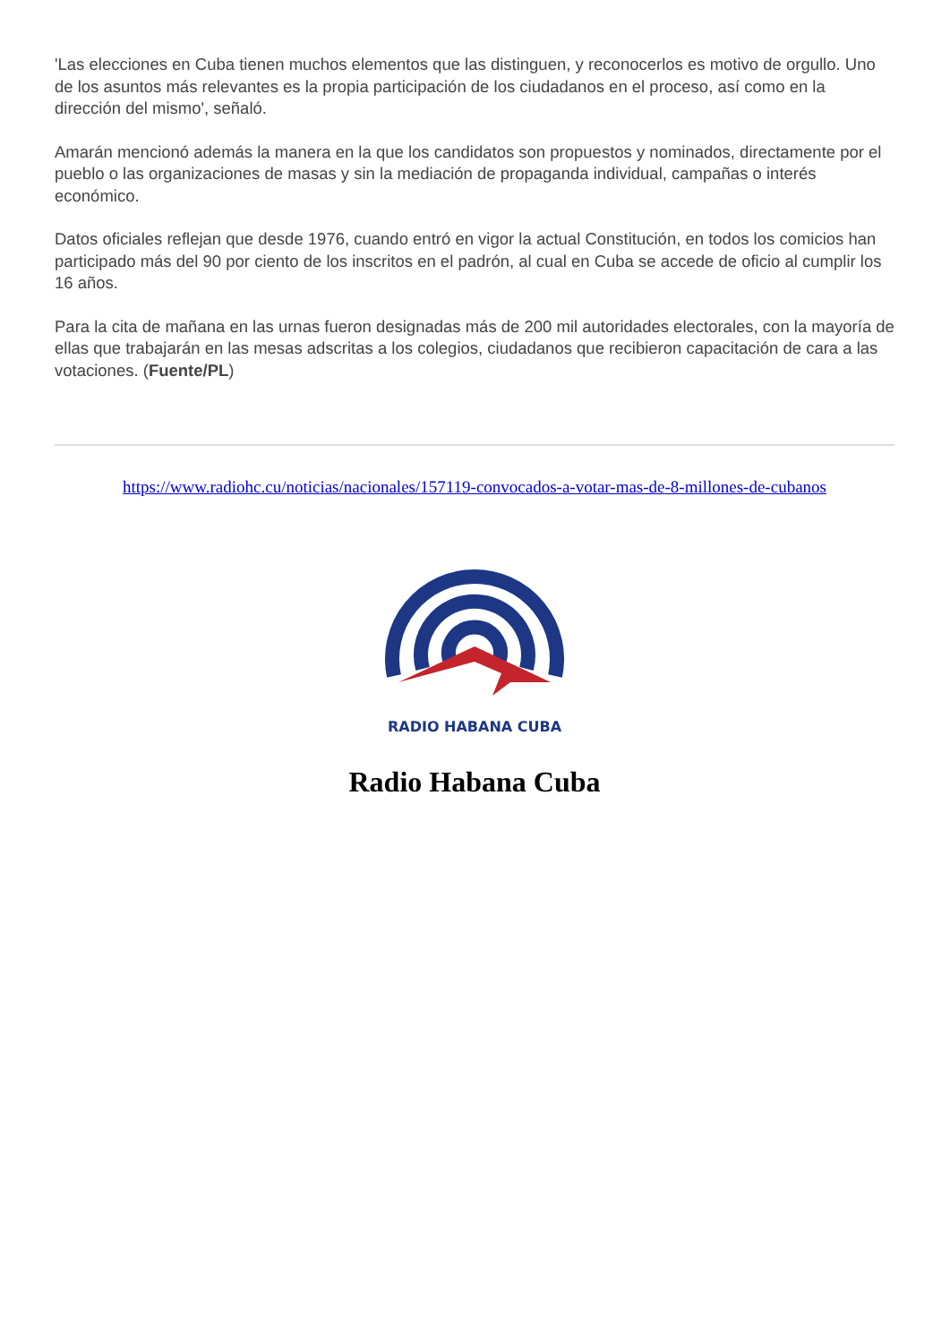'Las elecciones en Cuba tienen muchos elementos que las distinguen, y reconocerlos es motivo de orgullo. Uno de los asuntos más relevantes es la propia participación de los ciudadanos en el proceso, así como en la dirección del mismo', señaló.
Amarán mencionó además la manera en la que los candidatos son propuestos y nominados, directamente por el pueblo o las organizaciones de masas y sin la mediación de propaganda individual, campañas o interés económico.
Datos oficiales reflejan que desde 1976, cuando entró en vigor la actual Constitución, en todos los comicios han participado más del 90 por ciento de los inscritos en el padrón, al cual en Cuba se accede de oficio al cumplir los 16 años.
Para la cita de mañana en las urnas fueron designadas más de 200 mil autoridades electorales, con la mayoría de ellas que trabajarán en las mesas adscritas a los colegios, ciudadanos que recibieron capacitación de cara a las votaciones. (Fuente/PL)
https://www.radiohc.cu/noticias/nacionales/157119-convocados-a-votar-mas-de-8-millones-de-cubanos
RADIO HABANA CUBA
Radio Habana Cuba